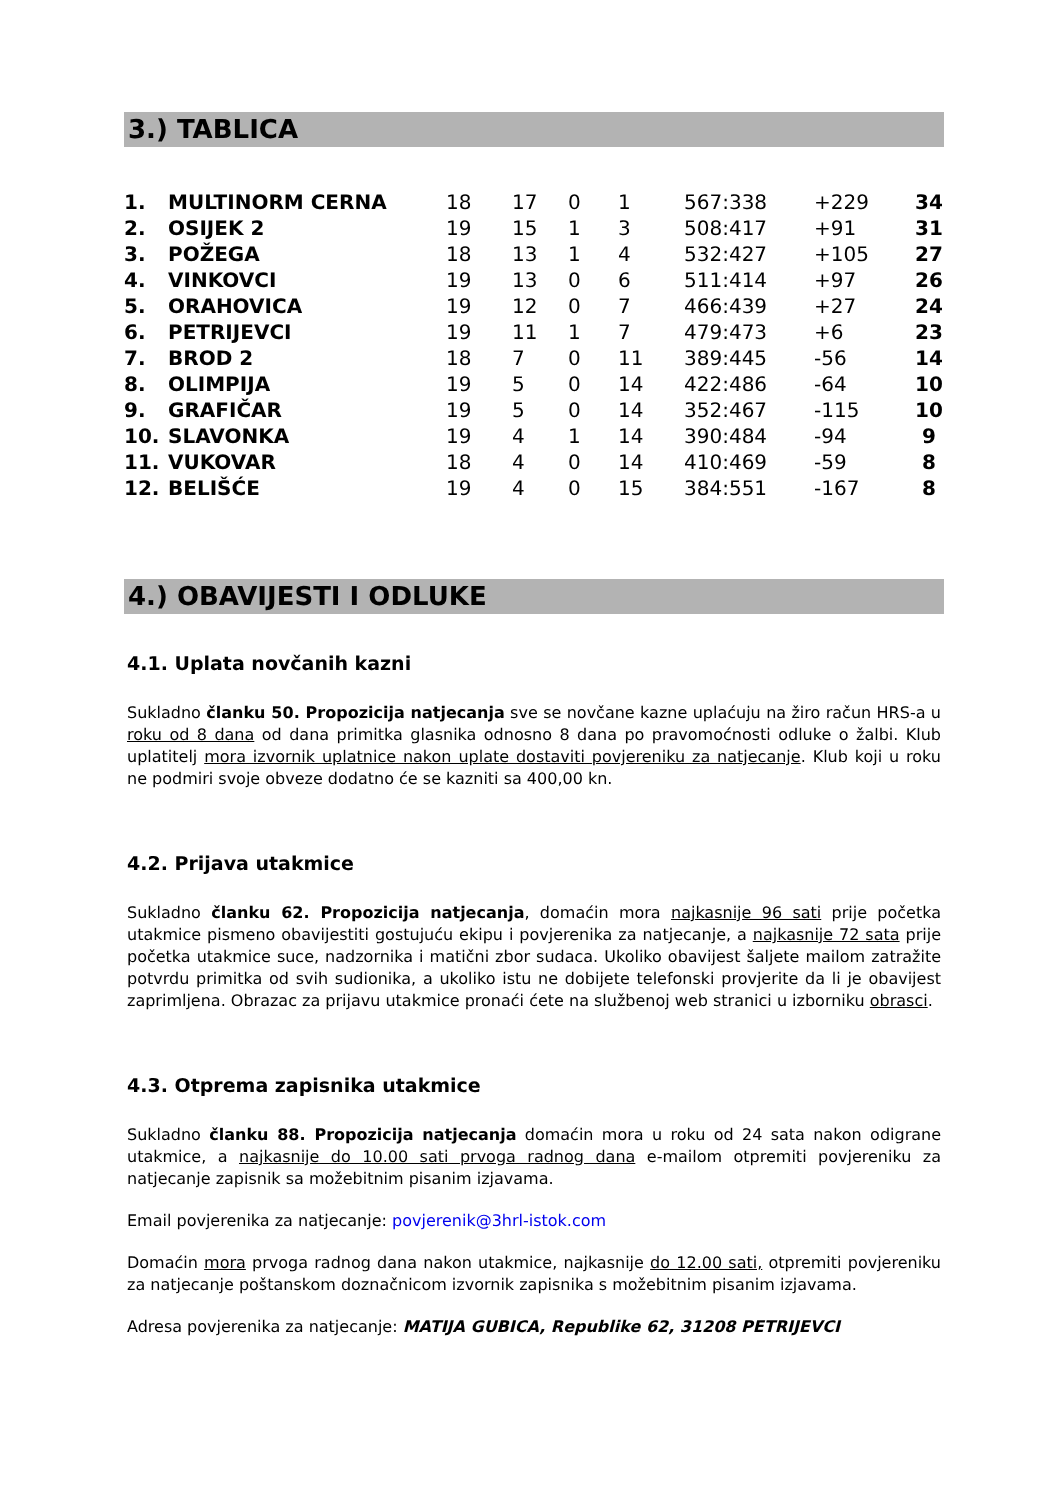3.) TABLICA
| 1. | MULTINORM CERNA | 18 | 17 | 0 | 1 | 567:338 | +229 | 34 |
| 2. | OSIJEK 2 | 19 | 15 | 1 | 3 | 508:417 | +91 | 31 |
| 3. | POŽEGA | 18 | 13 | 1 | 4 | 532:427 | +105 | 27 |
| 4. | VINKOVCI | 19 | 13 | 0 | 6 | 511:414 | +97 | 26 |
| 5. | ORAHOVICA | 19 | 12 | 0 | 7 | 466:439 | +27 | 24 |
| 6. | PETRIJEVCI | 19 | 11 | 1 | 7 | 479:473 | +6 | 23 |
| 7. | BROD 2 | 18 | 7 | 0 | 11 | 389:445 | -56 | 14 |
| 8. | OLIMPIJA | 19 | 5 | 0 | 14 | 422:486 | -64 | 10 |
| 9. | GRAFIČAR | 19 | 5 | 0 | 14 | 352:467 | -115 | 10 |
| 10. | SLAVONKA | 19 | 4 | 1 | 14 | 390:484 | -94 | 9 |
| 11. | VUKOVAR | 18 | 4 | 0 | 14 | 410:469 | -59 | 8 |
| 12. | BELIŠĆE | 19 | 4 | 0 | 15 | 384:551 | -167 | 8 |
4.) OBAVIJESTI I ODLUKE
4.1. Uplata novčanih kazni
Sukladno članku 50. Propozicija natjecanja sve se novčane kazne uplaćuju na žiro račun HRS-a u roku od 8 dana od dana primitka glasnika odnosno 8 dana po pravomoćnosti odluke o žalbi. Klub uplatitelj mora izvornik uplatnice nakon uplate dostaviti povjereniku za natjecanje. Klub koji u roku ne podmiri svoje obveze dodatno će se kazniti sa 400,00 kn.
4.2. Prijava utakmice
Sukladno članku 62. Propozicija natjecanja, domaćin mora najkasnije 96 sati prije početka utakmice pismeno obavijestiti gostujuću ekipu i povjerenika za natjecanje, a najkasnije 72 sata prije početka utakmice suce, nadzornika i matični zbor sudaca. Ukoliko obavijest šaljete mailom zatražite potvrdu primitka od svih sudionika, a ukoliko istu ne dobijete telefonski provjerite da li je obavijest zaprimljena. Obrazac za prijavu utakmice pronaći ćete na službenoj web stranici u izborniku obrasci.
4.3. Otprema zapisnika utakmice
Sukladno članku 88. Propozicija natjecanja domaćin mora u roku od 24 sata nakon odigrane utakmice, a najkasnije do 10.00 sati prvoga radnog dana e-mailom otpremiti povjereniku za natjecanje zapisnik sa možebitnim pisanim izjavama.
Email povjerenika za natjecanje: povjerenik@3hrl-istok.com
Domaćin mora prvoga radnog dana nakon utakmice, najkasnije do 12.00 sati, otpremiti povjereniku za natjecanje poštanskom doznačnicom izvornik zapisnika s možebitnim pisanim izjavama.
Adresa povjerenika za natjecanje: MATIJA GUBICA, Republike 62, 31208 PETRIJEVCI